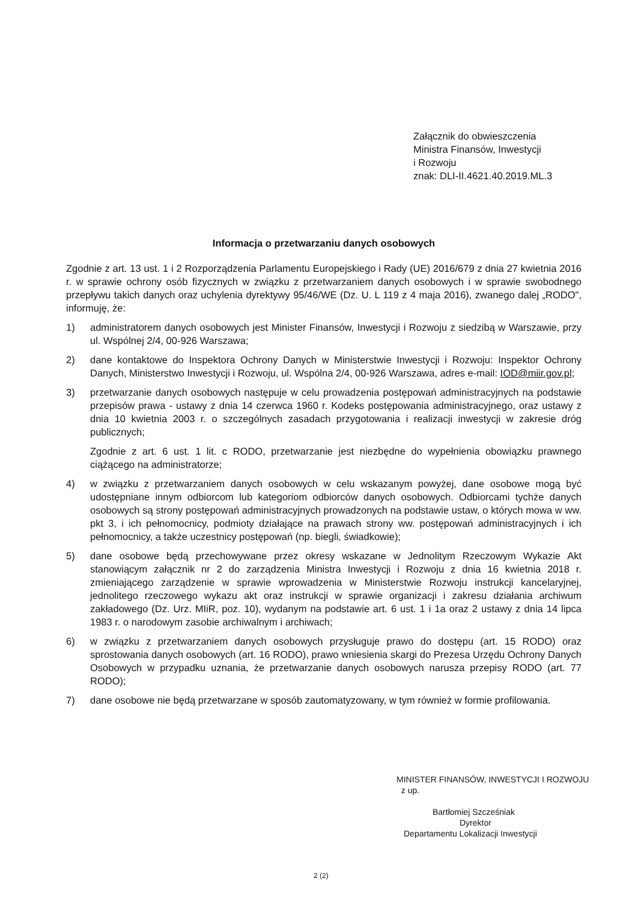Załącznik do obwieszczenia
Ministra Finansów, Inwestycji
i Rozwoju
znak: DLI-II.4621.40.2019.ML.3
Informacja o przetwarzaniu danych osobowych
Zgodnie z art. 13 ust. 1 i 2 Rozporządzenia Parlamentu Europejskiego i Rady (UE) 2016/679 z dnia 27 kwietnia 2016 r. w sprawie ochrony osób fizycznych w związku z przetwarzaniem danych osobowych i w sprawie swobodnego przepływu takich danych oraz uchylenia dyrektywy 95/46/WE (Dz. U. L 119 z 4 maja 2016), zwanego dalej „RODO", informuję, że:
1) administratorem danych osobowych jest Minister Finansów, Inwestycji i Rozwoju z siedzibą w Warszawie, przy ul. Wspólnej 2/4, 00-926 Warszawa;
2) dane kontaktowe do Inspektora Ochrony Danych w Ministerstwie Inwestycji i Rozwoju: Inspektor Ochrony Danych, Ministerstwo Inwestycji i Rozwoju, ul. Wspólna 2/4, 00-926 Warszawa, adres e-mail: IOD@miir.gov.pl;
3) przetwarzanie danych osobowych następuje w celu prowadzenia postępowań administracyjnych na podstawie przepisów prawa - ustawy z dnia 14 czerwca 1960 r. Kodeks postępowania administracyjnego, oraz ustawy z dnia 10 kwietnia 2003 r. o szczególnych zasadach przygotowania i realizacji inwestycji w zakresie dróg publicznych;
Zgodnie z art. 6 ust. 1 lit. c RODO, przetwarzanie jest niezbędne do wypełnienia obowiązku prawnego ciążącego na administratorze;
4) w związku z przetwarzaniem danych osobowych w celu wskazanym powyżej, dane osobowe mogą być udostępniane innym odbiorcom lub kategoriom odbiorców danych osobowych. Odbiorcami tychże danych osobowych są strony postępowań administracyjnych prowadzonych na podstawie ustaw, o których mowa w ww. pkt 3, i ich pełnomocnicy, podmioty działające na prawach strony ww. postępowań administracyjnych i ich pełnomocnicy, a także uczestnicy postępowań (np. biegli, świadkowie);
5) dane osobowe będą przechowywane przez okresy wskazane w Jednolitym Rzeczowym Wykazie Akt stanowiącym załącznik nr 2 do zarządzenia Ministra Inwestycji i Rozwoju z dnia 16 kwietnia 2018 r. zmieniającego zarządzenie w sprawie wprowadzenia w Ministerstwie Rozwoju instrukcji kancelaryjnej, jednolitego rzeczowego wykazu akt oraz instrukcji w sprawie organizacji i zakresu działania archiwum zakładowego (Dz. Urz. MIiR, poz. 10), wydanym na podstawie art. 6 ust. 1 i 1a oraz 2 ustawy z dnia 14 lipca 1983 r. o narodowym zasobie archiwalnym i archiwach;
6) w związku z przetwarzaniem danych osobowych przysługuje prawo do dostępu (art. 15 RODO) oraz sprostowania danych osobowych (art. 16 RODO), prawo wniesienia skargi do Prezesa Urzędu Ochrony Danych Osobowych w przypadku uznania, że przetwarzanie danych osobowych narusza przepisy RODO (art. 77 RODO);
7) dane osobowe nie będą przetwarzane w sposób zautomatyzowany, w tym również w formie profilowania.
MINISTER FINANSÓW, INWESTYCJI I ROZWOJU
z up.
Bartłomiej Szcześniak
Dyrektor
Departamentu Lokalizacji Inwestycji
2 (2)